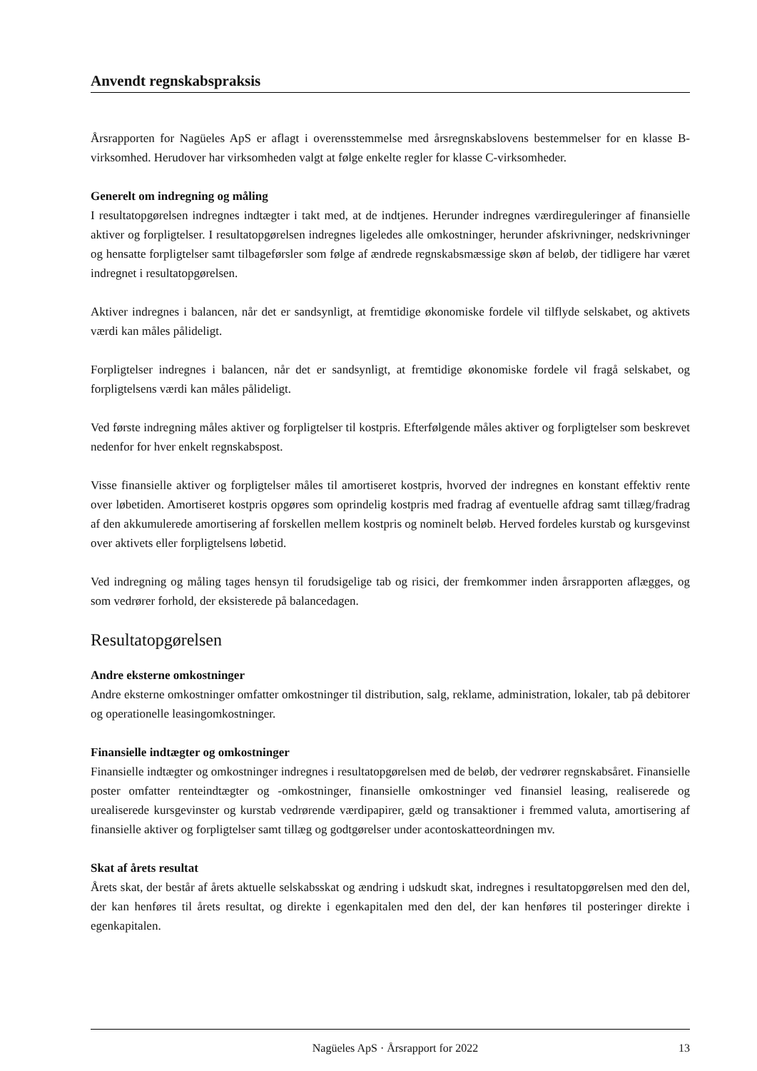Anvendt regnskabspraksis
Årsrapporten for Nagüeles ApS er aflagt i overensstemmelse med årsregnskabslovens bestemmelser for en klasse B-virksomhed. Herudover har virksomheden valgt at følge enkelte regler for klasse C-virksomheder.
Generelt om indregning og måling
I resultatopgørelsen indregnes indtægter i takt med, at de indtjenes. Herunder indregnes værdireguleringer af finansielle aktiver og forpligtelser. I resultatopgørelsen indregnes ligeledes alle omkostninger, herunder afskrivninger, nedskrivninger og hensatte forpligtelser samt tilbageførsler som følge af ændrede regnskabsmæssige skøn af beløb, der tidligere har været indregnet i resultatopgørelsen.
Aktiver indregnes i balancen, når det er sandsynligt, at fremtidige økonomiske fordele vil tilflyde selskabet, og aktivets værdi kan måles pålideligt.
Forpligtelser indregnes i balancen, når det er sandsynligt, at fremtidige økonomiske fordele vil fragå selskabet, og forpligtelsens værdi kan måles pålideligt.
Ved første indregning måles aktiver og forpligtelser til kostpris. Efterfølgende måles aktiver og forpligtelser som beskrevet nedenfor for hver enkelt regnskabspost.
Visse finansielle aktiver og forpligtelser måles til amortiseret kostpris, hvorved der indregnes en konstant effektiv rente over løbetiden. Amortiseret kostpris opgøres som oprindelig kostpris med fradrag af eventuelle afdrag samt tillæg/fradrag af den akkumulerede amortisering af forskellen mellem kostpris og nominelt beløb. Herved fordeles kurstab og kursgevinst over aktivets eller forpligtelsens løbetid.
Ved indregning og måling tages hensyn til forudsigelige tab og risici, der fremkommer inden årsrapporten aflægges, og som vedrører forhold, der eksisterede på balancedagen.
Resultatopgørelsen
Andre eksterne omkostninger
Andre eksterne omkostninger omfatter omkostninger til distribution, salg, reklame, administration, lokaler, tab på debitorer og operationelle leasingomkostninger.
Finansielle indtægter og omkostninger
Finansielle indtægter og omkostninger indregnes i resultatopgørelsen med de beløb, der vedrører regnskabsåret. Finansielle poster omfatter renteindtægter og -omkostninger, finansielle omkostninger ved finansiel leasing, realiserede og urealiserede kursgevinster og kurstab vedrørende værdipapirer, gæld og transaktioner i fremmed valuta, amortisering af finansielle aktiver og forpligtelser samt tillæg og godtgørelser under acontoskatteordningen mv.
Skat af årets resultat
Årets skat, der består af årets aktuelle selskabsskat og ændring i udskudt skat, indregnes i resultatopgørelsen med den del, der kan henføres til årets resultat, og direkte i egenkapitalen med den del, der kan henføres til posteringer direkte i egenkapitalen.
Nagüeles ApS · Årsrapport for 2022 13